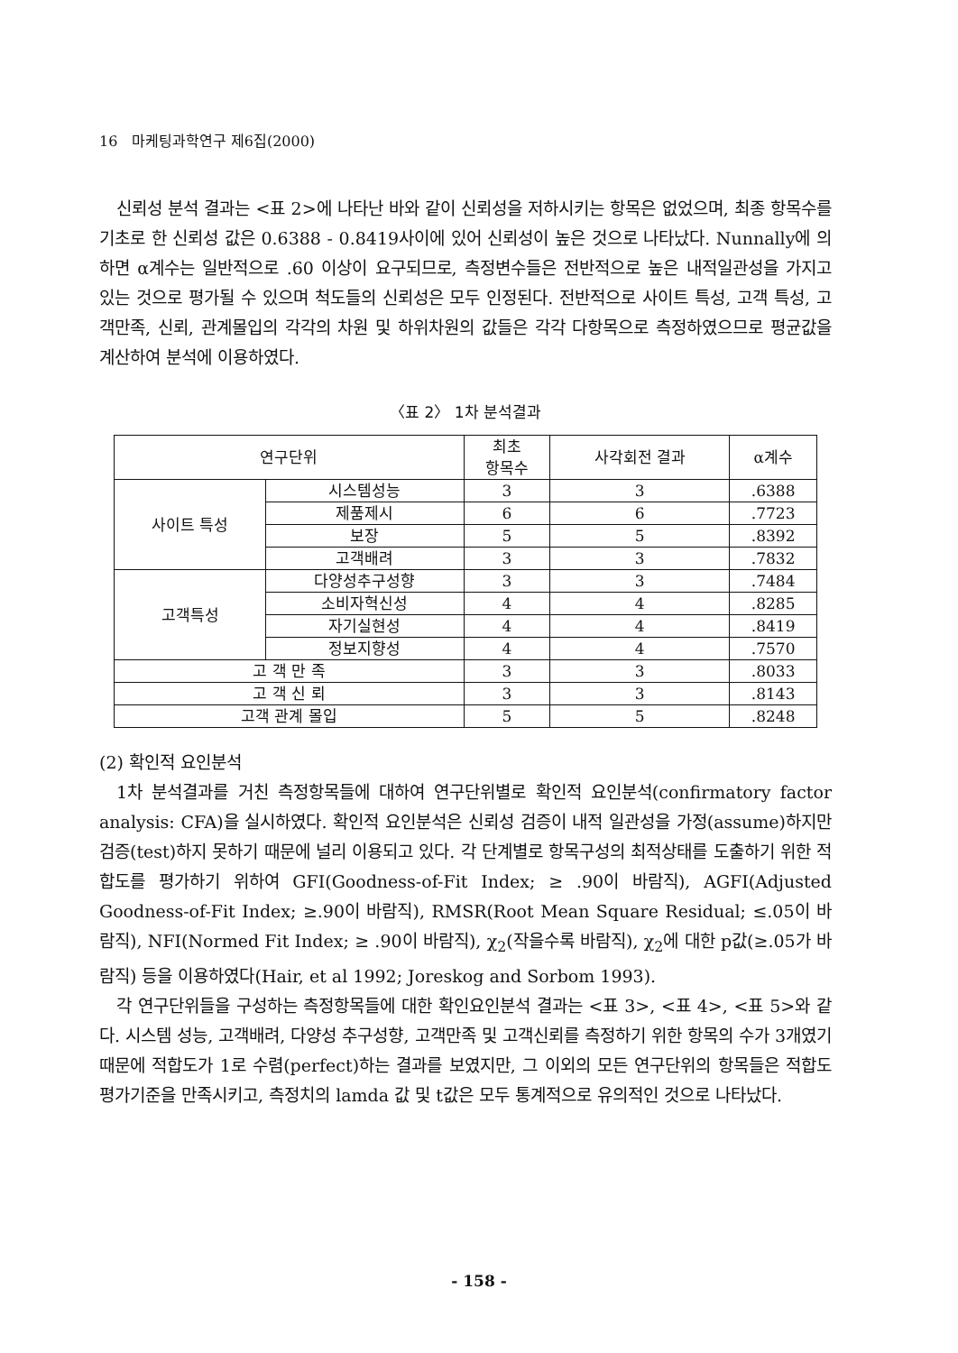16 마케팅과학연구 제6집(2000)
신뢰성 분석 결과는 <표 2>에 나타난 바와 같이 신뢰성을 저하시키는 항목은 없었으며, 최종 항목수를 기초로 한 신뢰성 값은 0.6388 - 0.8419사이에 있어 신뢰성이 높은 것으로 나타났다. Nunnally에 의하면 α계수는 일반적으로 .60 이상이 요구되므로, 측정변수들은 전반적으로 높은 내적일관성을 가지고 있는 것으로 평가될 수 있으며 척도들의 신뢰성은 모두 인정된다. 전반적으로 사이트 특성, 고객 특성, 고객만족, 신뢰, 관계몰입의 각각의 차원 및 하위차원의 값들은 각각 다항목으로 측정하였으므로 평균값을 계산하여 분석에 이용하였다.
〈표 2〉 1차 분석결과
| 연구단위 | | 최초 항목수 | 사각회전 결과 | α계수 |
| --- | --- | --- | --- | --- |
| 사이트 특성 | 시스템성능 | 3 | 3 | .6388 |
| | 제품제시 | 6 | 6 | .7723 |
| | 보장 | 5 | 5 | .8392 |
| | 고객배려 | 3 | 3 | .7832 |
| 고객특성 | 다양성추구성향 | 3 | 3 | .7484 |
| | 소비자혁신성 | 4 | 4 | .8285 |
| | 자기실현성 | 4 | 4 | .8419 |
| | 정보지향성 | 4 | 4 | .7570 |
| 고 객 만 족 | | 3 | 3 | .8033 |
| 고 객 신 뢰 | | 3 | 3 | .8143 |
| 고객 관계 몰입 | | 5 | 5 | .8248 |
(2) 확인적 요인분석
1차 분석결과를 거친 측정항목들에 대하여 연구단위별로 확인적 요인분석(confirmatory factor analysis: CFA)을 실시하였다. 확인적 요인분석은 신뢰성 검증이 내적 일관성을 가정(assume)하지만 검증(test)하지 못하기 때문에 널리 이용되고 있다. 각 단계별로 항목구성의 최적상태를 도출하기 위한 적합도를 평가하기 위하여 GFI(Goodness-of-Fit Index; ≥ .90이 바람직), AGFI(Adjusted Goodness-of-Fit Index; ≥.90이 바람직), RMSR(Root Mean Square Residual; ≤.05이 바람직), NFI(Normed Fit Index; ≥ .90이 바람직), χ<sub>2</sub>(작을수록 바람직), χ<sub>2</sub>에 대한 p값(≥.05가 바람직) 등을 이용하였다(Hair, et al 1992; Joreskog and Sorbom 1993).
각 연구단위들을 구성하는 측정항목들에 대한 확인요인분석 결과는 <표 3>, <표 4>, <표 5>와 같다. 시스템 성능, 고객배려, 다양성 추구성향, 고객만족 및 고객신뢰를 측정하기 위한 항목의 수가 3개였기 때문에 적합도가 1로 수렴(perfect)하는 결과를 보였지만, 그 이외의 모든 연구단위의 항목들은 적합도 평가기준을 만족시키고, 측정치의 lamda 값 및 t값은 모두 통계적으로 유의적인 것으로 나타났다.
- 158 -